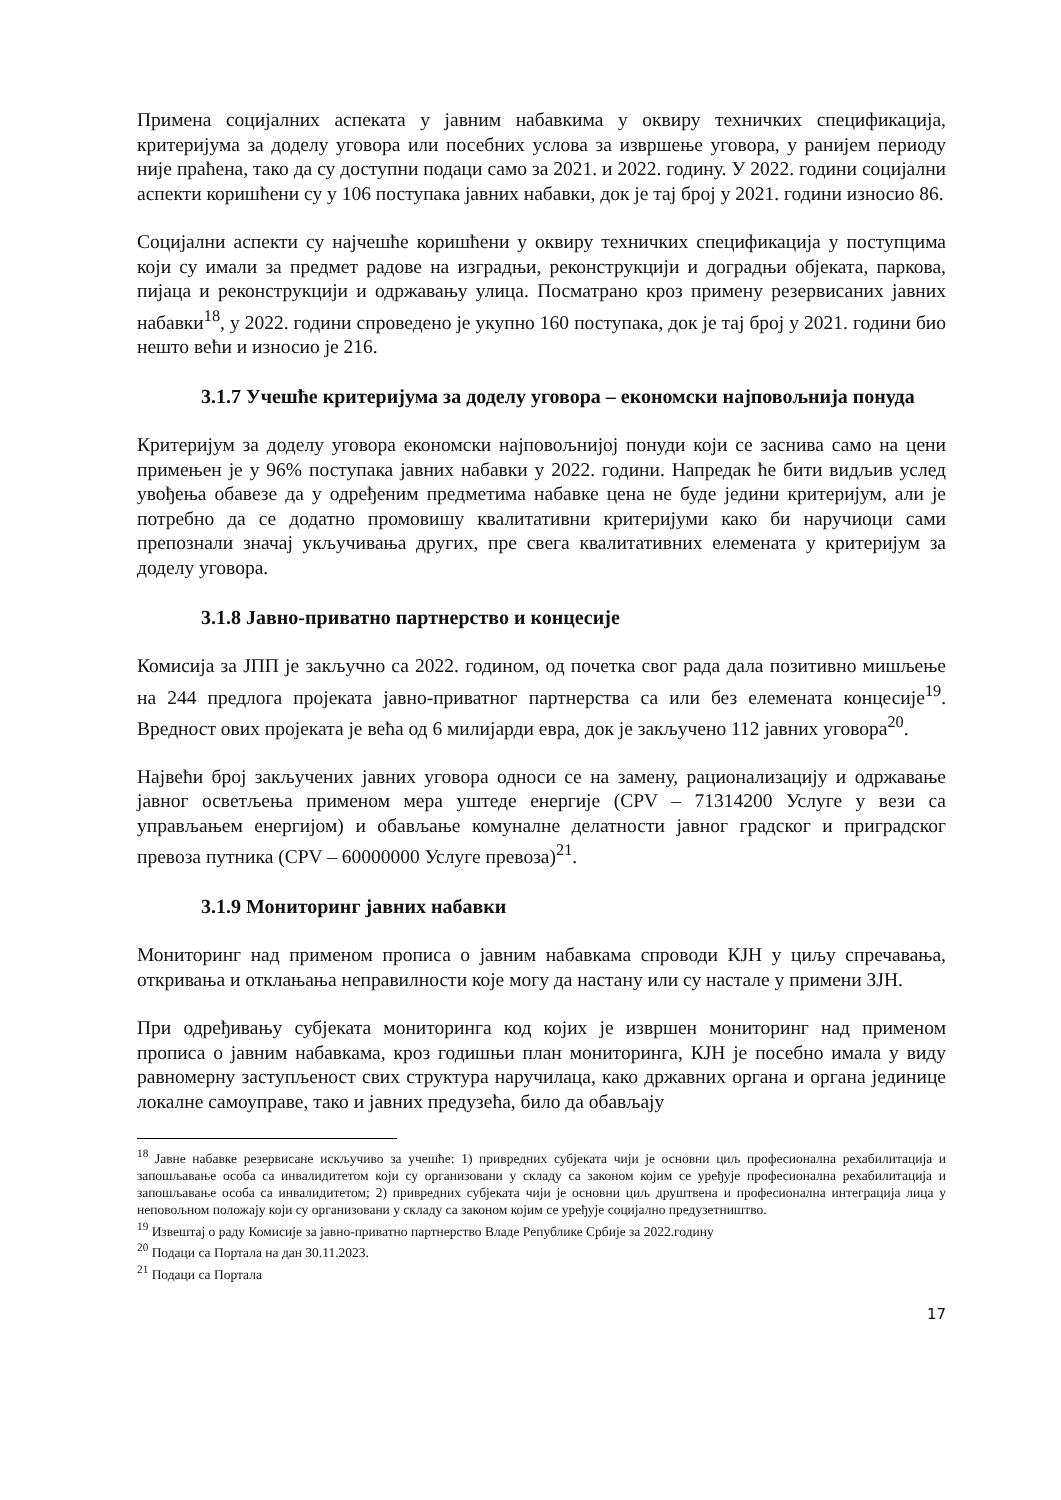Примена социјалних аспеката у јавним набавкима у оквиру техничких спецификација, критеријума за доделу уговора или посебних услова за извршење уговора, у ранијем периоду није праћена, тако да су доступни подаци само за 2021. и 2022. годину. У 2022. години социјални аспекти коришћени су у 106 поступака јавних набавки, док је тај број у 2021. години износио 86.
Социјални аспекти су најчешће коришћени у оквиру техничких спецификација у поступцима који су имали за предмет радове на изградњи, реконструкцији и доградњи објеката, паркова, пијаца и реконструкцији и одржавању улица. Посматрано кроз примену резервисаних јавних набавки<sup>18</sup>, у 2022. години спроведено је укупно 160 поступака, док је тај број у 2021. години био нешто већи и износио је 216.
3.1.7 Учешће критеријума за доделу уговора – економски најповољнија понуда
Критеријум за доделу уговора економски најповољнијој понуди који се заснива само на цени примењен је у 96% поступака јавних набавки у 2022. години. Напредак ће бити видљив услед увођења обавезе да у одређеним предметима набавке цена не буде једини критеријум, али је потребно да се додатно промовишу квалитативни критеријуми како би наручиоци сами препознали значај укључивања других, пре свега квалитативних елемената у критеријум за доделу уговора.
3.1.8 Јавно-приватно партнерство и концесије
Комисија за ЈПП је закључно са 2022. годином, од почетка свог рада дала позитивно мишљење на 244 предлога пројеката јавно-приватног партнерства са или без елемената концесије<sup>19</sup>. Вредност ових пројеката је већа од 6 милијарди евра, док је закључено 112 јавних уговора<sup>20</sup>.
Највећи број закључених јавних уговора односи се на замену, рационализацију и одржавање јавног осветљења применом мера уштеде енергије (CPV – 71314200 Услуге у вези са управљањем енергијом) и обављање комуналне делатности јавног градског и приградског превоза путника (CPV – 60000000 Услуге превоза)<sup>21</sup>.
3.1.9 Мониторинг јавних набавки
Мониторинг над применом прописа о јавним набавкама спроводи КЈН у циљу спречавања, откривања и отклањања неправилности које могу да настану или су настале у примени ЗЈН.
При одређивању субјеката мониторинга код којих је извршен мониторинг над применом прописа о јавним набавкама, кроз годишњи план мониторинга, КЈН је посебно имала у виду равномерну заступљеност свих структура наручилаца, како државних органа и органа јединице локалне самоуправе, тако и јавних предузећа, било да обављају
<sup>18</sup> Јавне набавке резервисане искључиво за учешће: 1) привредних субјеката чији је основни циљ професионална рехабилитација и запошљавање особа са инвалидитетом који су организовани у складу са законом којим се уређује професионална рехабилитација и запошљавање особа са инвалидитетом; 2) привредних субјеката чији је основни циљ друштвена и професионална интеграција лица у неповољном положају који су организовани у складу са законом којим се уређује социјално предузетништво.
<sup>19</sup> Извештај о раду Комисије за јавно-приватно партнерство Владе Републике Србије за 2022.годину
<sup>20</sup> Подаци са Портала на дан 30.11.2023.
<sup>21</sup> Подаци са Портала
17